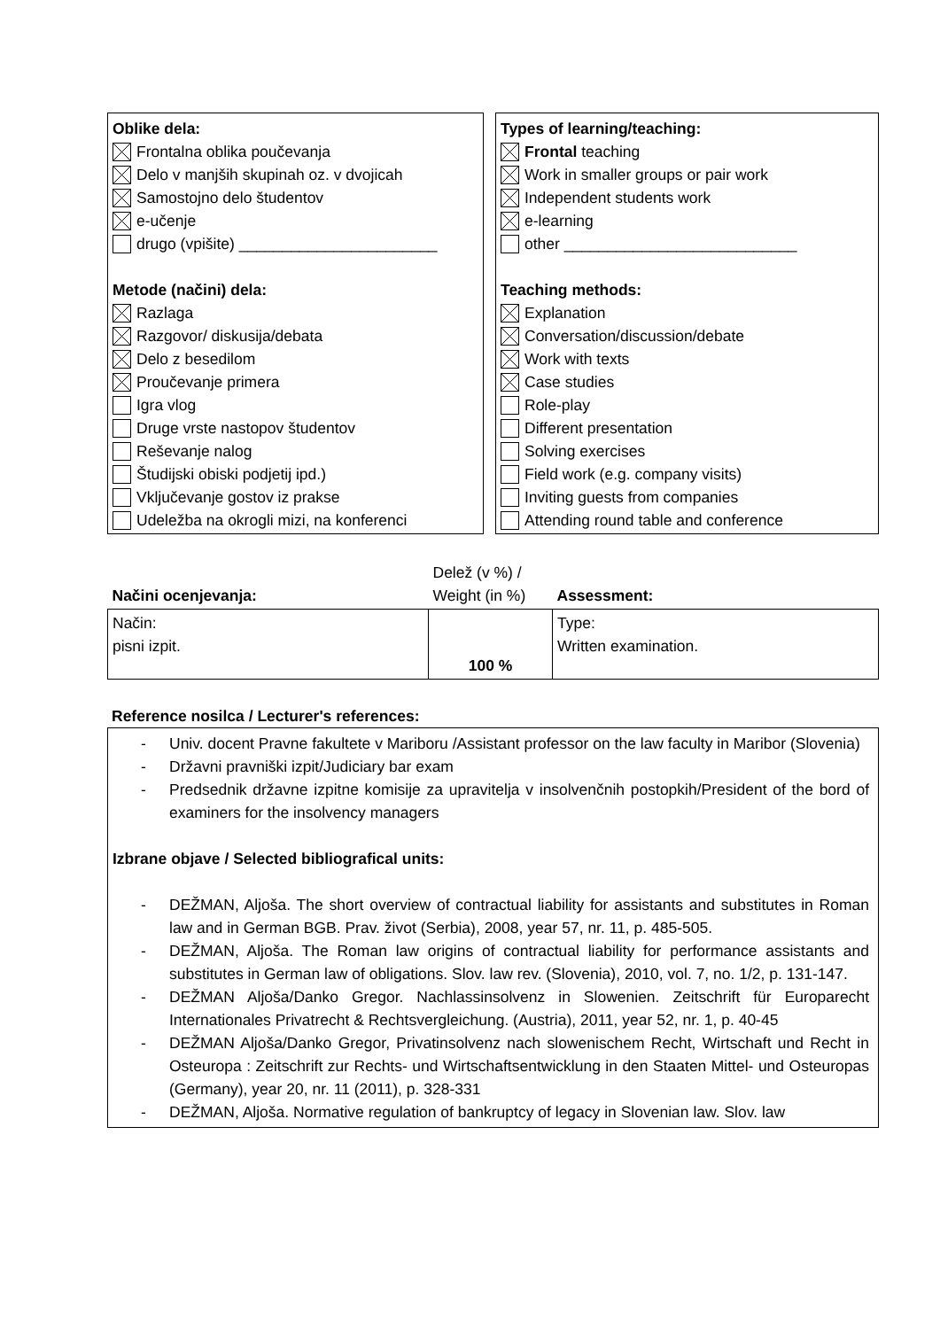Oblike dela:
Frontalna oblika poučevanja
Delo v manjših skupinah oz. v dvojicah
Samostojno delo študentov
e-učenje
drugo (vpišite) _______________________
Metode (načini) dela:
Razlaga
Razgovor/ diskusija/debata
Delo z besedilom
Proučevanje primera
Igra vlog
Druge vrste nastopov študentov
Reševanje nalog
Študijski obiski podjetij ipd.)
Vključevanje gostov iz prakse
Udeležba na okrogli mizi, na konferenci
Types of learning/teaching:
Frontal teaching
Work in smaller groups or pair work
Independent students work
e-learning
other ___________________________
Teaching methods:
Explanation
Conversation/discussion/debate
Work with texts
Case studies
Role-play
Different presentation
Solving exercises
Field work (e.g. company visits)
Inviting guests from companies
Attending round table and conference
| Načini ocenjevanja: | Delež (v %) / Weight (in %) | Assessment: |
| Način: pisni izpit. | 100 % | Type: Written examination. |
Reference nosilca / Lecturer's references:
- Univ. docent Pravne fakultete v Mariboru /Assistant professor on the law faculty in Maribor (Slovenia)
- Državni pravniški izpit/Judiciary bar exam
- Predsednik državne izpitne komisije za upravitelja v insolvenčnih postopkih/President of the bord of examiners for the insolvency managers
Izbrane objave / Selected bibliografical units:
- DEŽMAN, Aljoša. The short overview of contractual liability for assistants and substitutes in Roman law and in German BGB. Prav. život (Serbia), 2008, year 57, nr. 11, p. 485-505.
- DEŽMAN, Aljoša. The Roman law origins of contractual liability for performance assistants and substitutes in German law of obligations. Slov. law rev. (Slovenia), 2010, vol. 7, no. 1/2, p. 131-147.
- DEŽMAN Aljoša/Danko Gregor. Nachlassinsolvenz in Slowenien. Zeitschrift für Europarecht Internationales Privatrecht & Rechtsvergleichung. (Austria), 2011, year 52, nr. 1, p. 40-45
- DEŽMAN Aljoša/Danko Gregor, Privatinsolvenz nach slowenischem Recht, Wirtschaft und Recht in Osteuropa : Zeitschrift zur Rechts- und Wirtschaftsentwicklung in den Staaten Mittel- und Osteuropas (Germany), year 20, nr. 11 (2011), p. 328-331
- DEŽMAN, Aljoša. Normative regulation of bankruptcy of legacy in Slovenian law. Slov. law